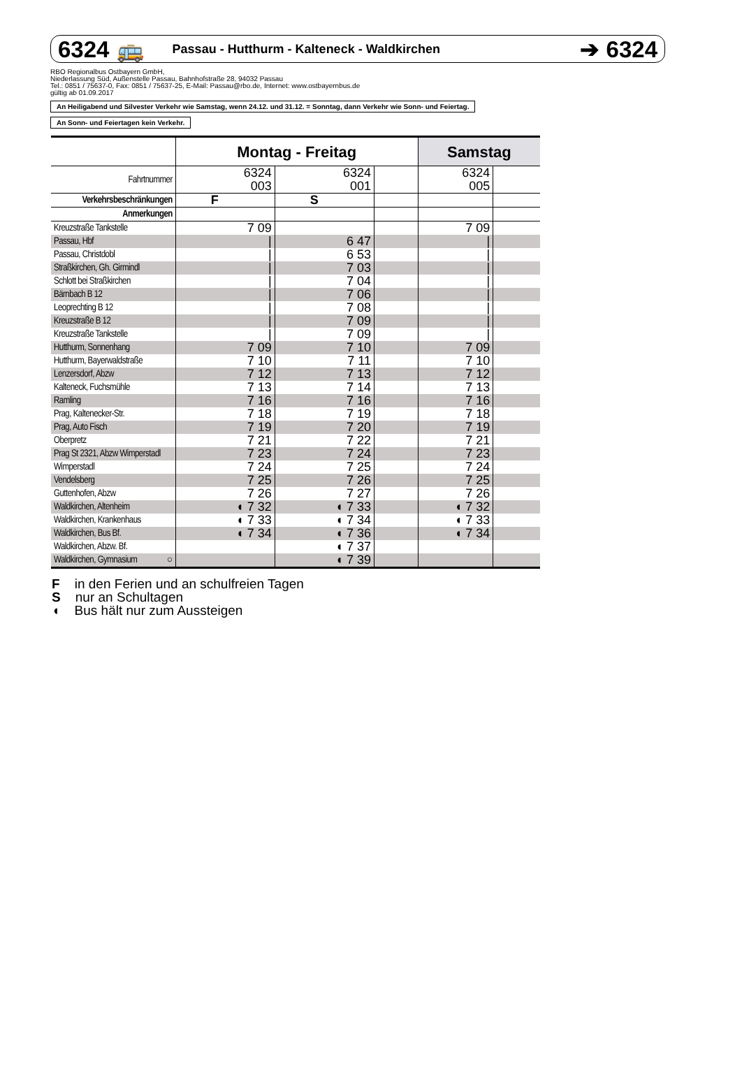6324 🚌 Passau - Hutthurm - Kalteneck - Waldkirchen ➔ 6324
RBO Regionalbus Ostbayern GmbH,
Niederlassung Süd, Außenstelle Passau, Bahnhofstraße 28, 94032 Passau
Tel.: 0851 / 75637-0, Fax: 0851 / 75637-25, E-Mail: Passau@rbo.de, Internet: www.ostbayernbus.de
gültig ab 01.09.2017
An Heiligabend und Silvester Verkehr wie Samstag, wenn 24.12. und 31.12. = Sonntag, dann Verkehr wie Sonn- und Feiertag.
An Sonn- und Feiertagen kein Verkehr.
| | Montag - Freitag | | | Samstag | |
| --- | --- | --- | --- | --- | --- |
| Fahrtnummer | 6324 003 | 6324 001 | | 6324 005 | |
| Verkehrsbeschränkungen | F | S | | | |
| Anmerkungen | | | | | |
| Kreuzstraße Tankstelle | 7 09 | | | 7 09 | |
| Passau, Hbf | / | 6 47 | | / | |
| Passau, Christdobl | / | 6 53 | | / | |
| Straßkirchen, Gh. Girmindl | / | 7 03 | | / | |
| Schlott bei Straßkirchen | / | 7 04 | | / | |
| Bärnbach B 12 | / | 7 06 | | / | |
| Leoprechting B 12 | / | 7 08 | | / | |
| Kreuzstraße B 12 | / | 7 09 | | / | |
| Kreuzstraße Tankstelle | / | 7 09 | | / | |
| Hutthurm, Sonnenhang | 7 09 | 7 10 | | 7 09 | |
| Hutthurm, Bayerwaldstraße | 7 10 | 7 11 | | 7 10 | |
| Lenzersdorf, Abzw | 7 12 | 7 13 | | 7 12 | |
| Kalteneck, Fuchsmühle | 7 13 | 7 14 | | 7 13 | |
| Ramling | 7 16 | 7 16 | | 7 16 | |
| Prag, Kaltenecker-Str. | 7 18 | 7 19 | | 7 18 | |
| Prag, Auto Fisch | 7 19 | 7 20 | | 7 19 | |
| Oberpretz | 7 21 | 7 22 | | 7 21 | |
| Prag St 2321, Abzw Wimperstadl | 7 23 | 7 24 | | 7 23 | |
| Wimperstadl | 7 24 | 7 25 | | 7 24 | |
| Vendelsberg | 7 25 | 7 26 | | 7 25 | |
| Guttenhofen, Abzw | 7 26 | 7 27 | | 7 26 | |
| Waldkirchen, Altenheim | ◖ 7 32 | ◖ 7 33 | | ◖ 7 32 | |
| Waldkirchen, Krankenhaus | ◖ 7 33 | ◖ 7 34 | | ◖ 7 33 | |
| Waldkirchen, Bus Bf. | ◖ 7 34 | ◖ 7 36 | | ◖ 7 34 | |
| Waldkirchen, Abzw. Bf. | | ◖ 7 37 | | | |
| Waldkirchen, Gymnasium ○ | | ◖ 7 39 | | | |
F in den Ferien und an schulfreien Tagen
S nur an Schultagen
◖ Bus hält nur zum Aussteigen